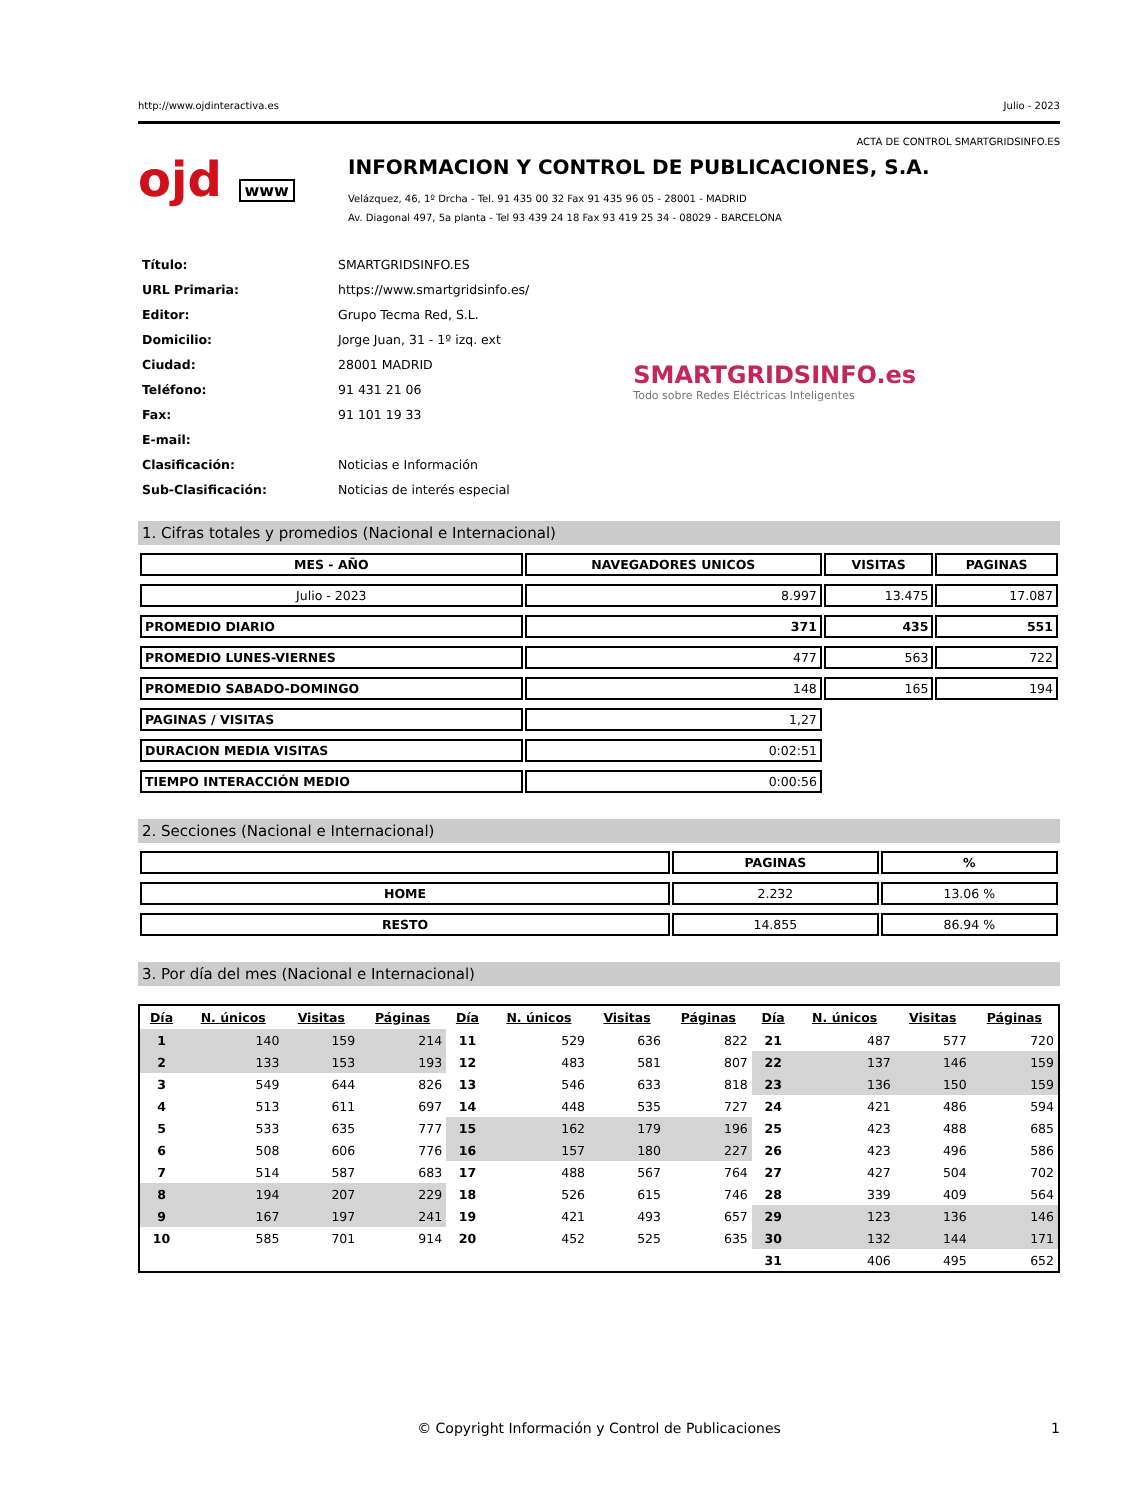http://www.ojdinteractiva.es Julio - 2023
ACTA DE CONTROL SMARTGRIDSINFO.ES
ojd www
INFORMACION Y CONTROL DE PUBLICACIONES, S.A.
Velázquez, 46, 1º Drcha - Tel. 91 435 00 32 Fax 91 435 96 05 - 28001 - MADRID
Av. Diagonal 497, 5a planta - Tel 93 439 24 18 Fax 93 419 25 34 - 08029 - BARCELONA
| Título: | SMARTGRIDSINFO.ES |
| URL Primaria: | https://www.smartgridsinfo.es/ |
| Editor: | Grupo Tecma Red, S.L. |
| Domicilio: | Jorge Juan, 31 - 1º izq. ext |
| Ciudad: | 28001 MADRID |
| Teléfono: | 91 431 21 06 |
| Fax: | 91 101 19 33 |
| E-mail: | |
| Clasificación: | Noticias e Información |
| Sub-Clasificación: | Noticias de interés especial |
SMARTGRIDSINFO.es
Todo sobre Redes Eléctricas Inteligentes
1. Cifras totales y promedios (Nacional e Internacional)
| MES - AÑO | NAVEGADORES UNICOS | VISITAS | PAGINAS |
| --- | --- | --- | --- |
| Julio - 2023 | 8.997 | 13.475 | 17.087 |
| PROMEDIO DIARIO | 371 | 435 | 551 |
| PROMEDIO LUNES-VIERNES | 477 | 563 | 722 |
| PROMEDIO SABADO-DOMINGO | 148 | 165 | 194 |
| PAGINAS / VISITAS | 1,27 | | |
| DURACION MEDIA VISITAS | 0:02:51 | | |
| TIEMPO INTERACCIÓN MEDIO | 0:00:56 | | |
2. Secciones (Nacional e Internacional)
| | PAGINAS | % |
| --- | --- | --- |
| HOME | 2.232 | 13.06 % |
| RESTO | 14.855 | 86.94 % |
3. Por día del mes (Nacional e Internacional)
| Día | N. únicos | Visitas | Páginas | Día | N. únicos | Visitas | Páginas | Día | N. únicos | Visitas | Páginas |
| --- | --- | --- | --- | --- | --- | --- | --- | --- | --- | --- | --- |
| 1 | 140 | 159 | 214 | 11 | 529 | 636 | 822 | 21 | 487 | 577 | 720 |
| 2 | 133 | 153 | 193 | 12 | 483 | 581 | 807 | 22 | 137 | 146 | 159 |
| 3 | 549 | 644 | 826 | 13 | 546 | 633 | 818 | 23 | 136 | 150 | 159 |
| 4 | 513 | 611 | 697 | 14 | 448 | 535 | 727 | 24 | 421 | 486 | 594 |
| 5 | 533 | 635 | 777 | 15 | 162 | 179 | 196 | 25 | 423 | 488 | 685 |
| 6 | 508 | 606 | 776 | 16 | 157 | 180 | 227 | 26 | 423 | 496 | 586 |
| 7 | 514 | 587 | 683 | 17 | 488 | 567 | 764 | 27 | 427 | 504 | 702 |
| 8 | 194 | 207 | 229 | 18 | 526 | 615 | 746 | 28 | 339 | 409 | 564 |
| 9 | 167 | 197 | 241 | 19 | 421 | 493 | 657 | 29 | 123 | 136 | 146 |
| 10 | 585 | 701 | 914 | 20 | 452 | 525 | 635 | 30 | 132 | 144 | 171 |
| | | | | | | | | 31 | 406 | 495 | 652 |
© Copyright Información y Control de Publicaciones 1